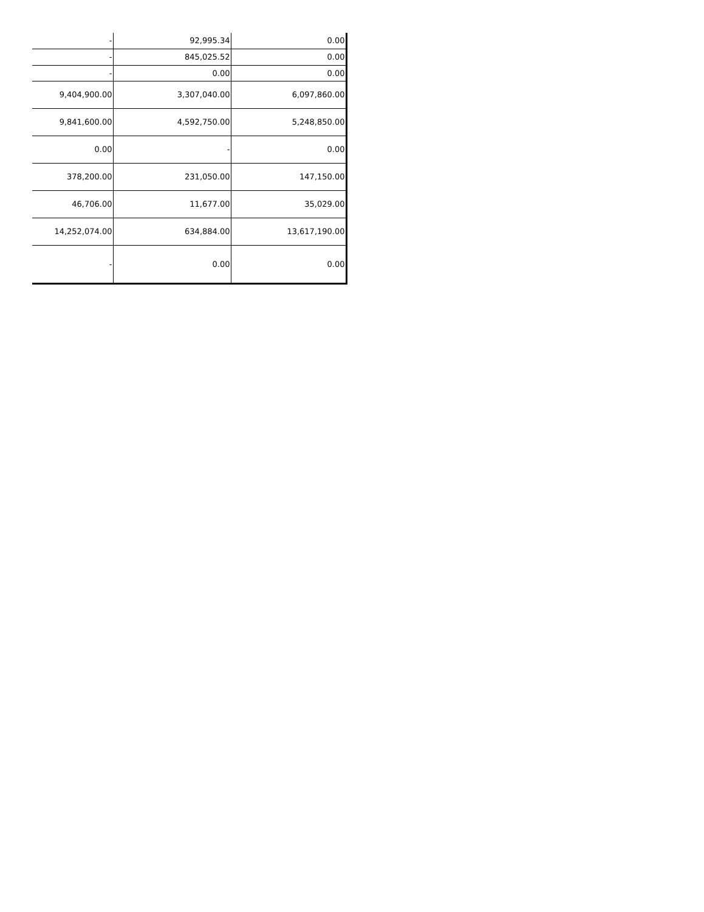| - | 92,995.34 | 0.00 |
| - | 845,025.52 | 0.00 |
| - | 0.00 | 0.00 |
| 9,404,900.00 | 3,307,040.00 | 6,097,860.00 |
| 9,841,600.00 | 4,592,750.00 | 5,248,850.00 |
| 0.00 | - | 0.00 |
| 378,200.00 | 231,050.00 | 147,150.00 |
| 46,706.00 | 11,677.00 | 35,029.00 |
| 14,252,074.00 | 634,884.00 | 13,617,190.00 |
| - | 0.00 | 0.00 |